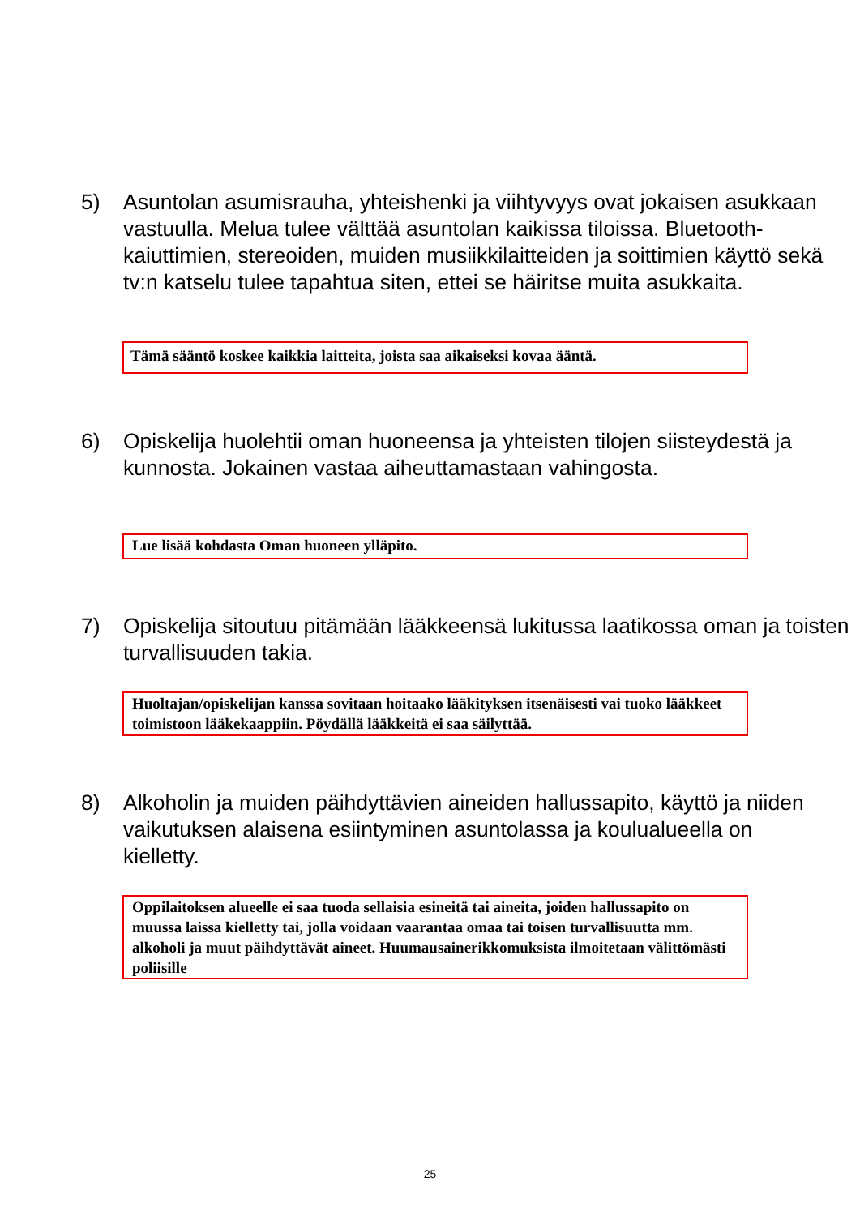5) Asuntolan asumisrauha, yhteishenki ja viihtyvyys ovat jokaisen asukkaan vastuulla. Melua tulee välttää asuntolan kaikissa tiloissa. Bluetooth-kaiuttimien, stereoiden, muiden musiikkilaitteiden ja soittimien käyttö sekä tv:n katselu tulee tapahtua siten, ettei se häiritse muita asukkaita.
Tämä sääntö koskee kaikkia laitteita, joista saa aikaiseksi kovaa ääntä.
6) Opiskelija huolehtii oman huoneensa ja yhteisten tilojen siisteydestä ja kunnosta. Jokainen vastaa aiheuttamastaan vahingosta.
Lue lisää kohdasta Oman huoneen ylläpito.
7) Opiskelija sitoutuu pitämään lääkkeensä lukitussa laatikossa oman ja toisten turvallisuuden takia.
Huoltajan/opiskelijan kanssa sovitaan hoitaako lääkityksen itsenäisesti vai tuoko lääkkeet toimistoon lääkekaappiin. Pöydällä lääkkeitä ei saa säilyttää.
8) Alkoholin ja muiden päihdyttävien aineiden hallussapito, käyttö ja niiden vaikutuksen alaisena esiintyminen asuntolassa ja koulualueella on kielletty.
Oppilaitoksen alueelle ei saa tuoda sellaisia esineitä tai aineita, joiden hallussapito on muussa laissa kielletty tai, jolla voidaan vaarantaa omaa tai toisen turvallisuutta mm. alkoholi ja muut päihdyttävät aineet. Huumausainerikkomuksista ilmoitetaan välittömästi poliisille
25